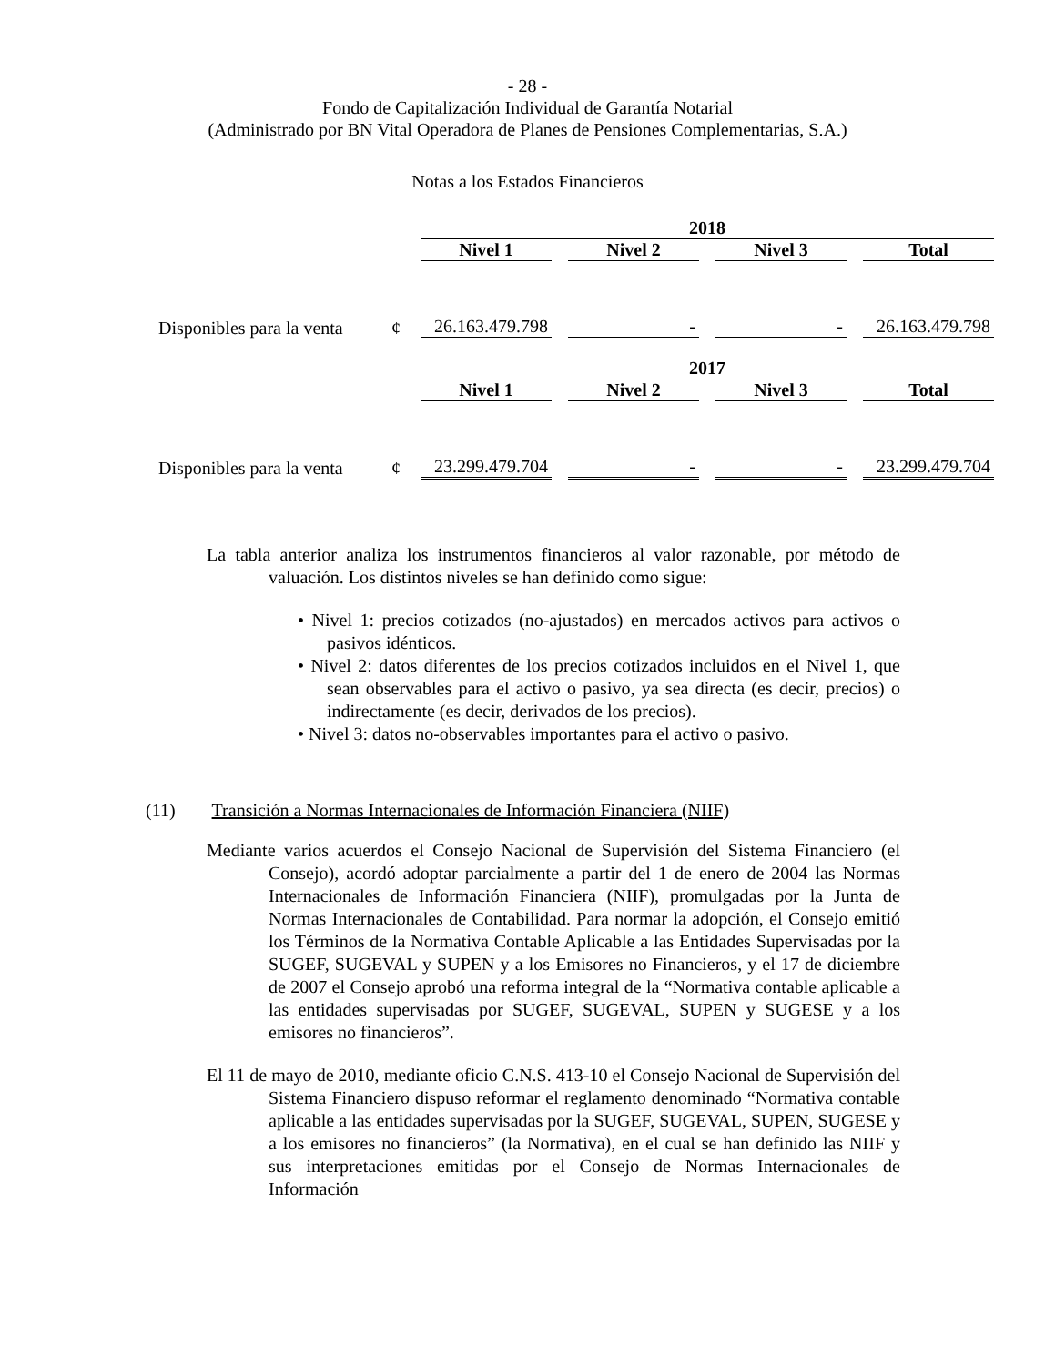- 28 -
Fondo de Capitalización Individual de Garantía Notarial
(Administrado por BN Vital Operadora de Planes de Pensiones Complementarias, S.A.)
Notas a los Estados Financieros
| | | 2018 | | | |
| --- | --- | --- | --- | --- | --- |
| | | Nivel 1 | Nivel 2 | Nivel 3 | Total |
| Disponibles para la venta | ¢ | 26.163.479.798 | - | - | 26.163.479.798 |
| | | 2017 | | | |
| | | Nivel 1 | Nivel 2 | Nivel 3 | Total |
| Disponibles para la venta | ¢ | 23.299.479.704 | - | - | 23.299.479.704 |
La tabla anterior analiza los instrumentos financieros al valor razonable, por método de valuación. Los distintos niveles se han definido como sigue:
• Nivel 1: precios cotizados (no-ajustados) en mercados activos para activos o pasivos idénticos.
• Nivel 2: datos diferentes de los precios cotizados incluidos en el Nivel 1, que sean observables para el activo o pasivo, ya sea directa (es decir, precios) o indirectamente (es decir, derivados de los precios).
• Nivel 3: datos no-observables importantes para el activo o pasivo.
(11) Transición a Normas Internacionales de Información Financiera (NIIF)
Mediante varios acuerdos el Consejo Nacional de Supervisión del Sistema Financiero (el Consejo), acordó adoptar parcialmente a partir del 1 de enero de 2004 las Normas Internacionales de Información Financiera (NIIF), promulgadas por la Junta de Normas Internacionales de Contabilidad. Para normar la adopción, el Consejo emitió los Términos de la Normativa Contable Aplicable a las Entidades Supervisadas por la SUGEF, SUGEVAL y SUPEN y a los Emisores no Financieros, y el 17 de diciembre de 2007 el Consejo aprobó una reforma integral de la “Normativa contable aplicable a las entidades supervisadas por SUGEF, SUGEVAL, SUPEN y SUGESE y a los emisores no financieros”.
El 11 de mayo de 2010, mediante oficio C.N.S. 413-10 el Consejo Nacional de Supervisión del Sistema Financiero dispuso reformar el reglamento denominado “Normativa contable aplicable a las entidades supervisadas por la SUGEF, SUGEVAL, SUPEN, SUGESE y a los emisores no financieros” (la Normativa), en el cual se han definido las NIIF y sus interpretaciones emitidas por el Consejo de Normas Internacionales de Información